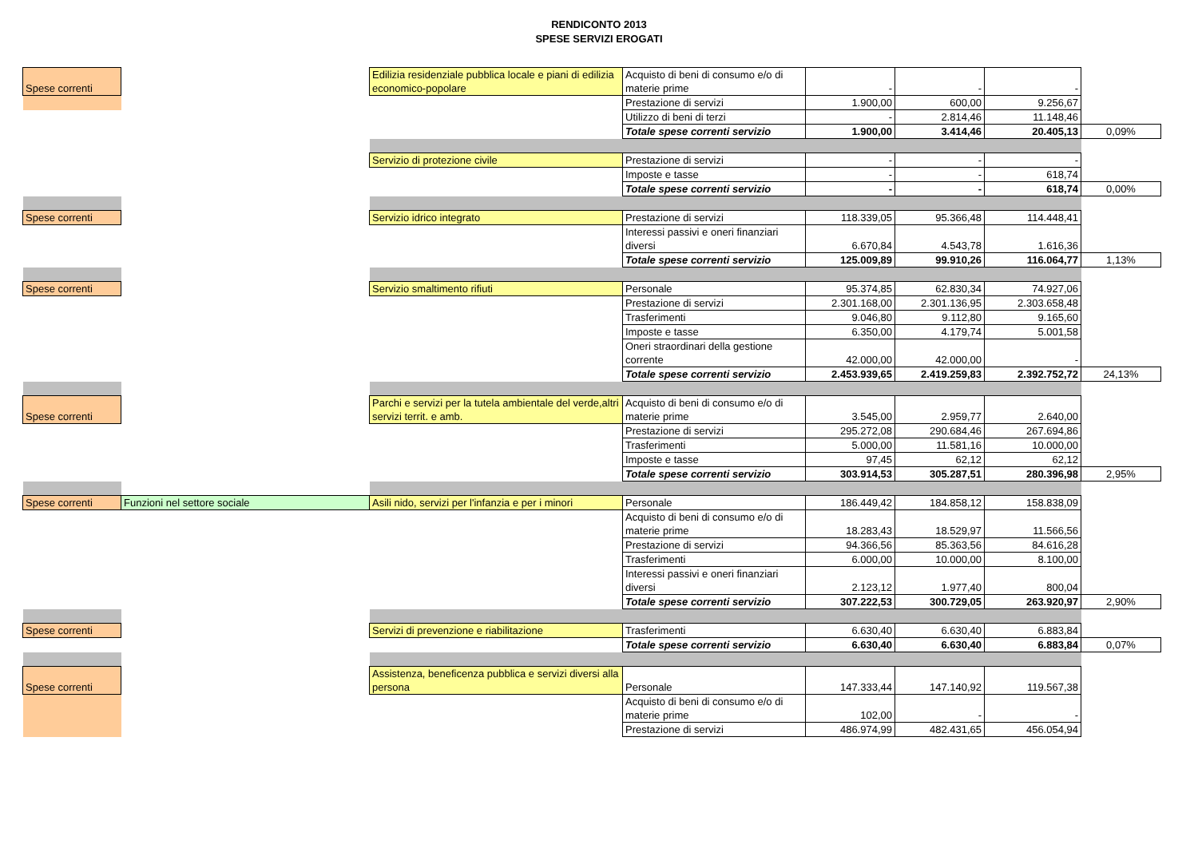RENDICONTO 2013
SPESE SERVIZI EROGATI
| Spese correnti | | Edilizia residenziale pubblica locale e piani di edilizia economico-popolare | Acquisto di beni di consumo e/o di materie prime | - | - | - | |
| | | | Prestazione di servizi | 1.900,00 | 600,00 | 9.256,67 | |
| | | | Utilizzo di beni di terzi | - | 2.814,46 | 11.148,46 | |
| | | | Totale spese correnti servizio | 1.900,00 | 3.414,46 | 20.405,13 | 0,09% |
| | | Servizio di protezione civile | Prestazione di servizi | - | - | - | |
| | | | Imposte e tasse | - | - | 618,74 | |
| | | | Totale spese correnti servizio | - | - | 618,74 | 0,00% |
| Spese correnti | | Servizio idrico integrato | Prestazione di servizi | 118.339,05 | 95.366,48 | 114.448,41 | |
| | | | Interessi passivi e oneri finanziari diversi | 6.670,84 | 4.543,78 | 1.616,36 | |
| | | | Totale spese correnti servizio | 125.009,89 | 99.910,26 | 116.064,77 | 1,13% |
| Spese correnti | | Servizio smaltimento rifiuti | Personale | 95.374,85 | 62.830,34 | 74.927,06 | |
| | | | Prestazione di servizi | 2.301.168,00 | 2.301.136,95 | 2.303.658,48 | |
| | | | Trasferimenti | 9.046,80 | 9.112,80 | 9.165,60 | |
| | | | Imposte e tasse | 6.350,00 | 4.179,74 | 5.001,58 | |
| | | | Oneri straordinari della gestione corrente | 42.000,00 | 42.000,00 | - | |
| | | | Totale spese correnti servizio | 2.453.939,65 | 2.419.259,83 | 2.392.752,72 | 24,13% |
| Spese correnti | | Parchi e servizi per la tutela ambientale del verde,altri servizi territ. e amb. | Acquisto di beni di consumo e/o di materie prime | 3.545,00 | 2.959,77 | 2.640,00 | |
| | | | Prestazione di servizi | 295.272,08 | 290.684,46 | 267.694,86 | |
| | | | Trasferimenti | 5.000,00 | 11.581,16 | 10.000,00 | |
| | | | Imposte e tasse | 97,45 | 62,12 | 62,12 | |
| | | | Totale spese correnti servizio | 303.914,53 | 305.287,51 | 280.396,98 | 2,95% |
| Spese correnti | Funzioni nel settore sociale | Asili nido, servizi per l'infanzia e per i minori | Personale | 186.449,42 | 184.858,12 | 158.838,09 | |
| | | | Acquisto di beni di consumo e/o di materie prime | 18.283,43 | 18.529,97 | 11.566,56 | |
| | | | Prestazione di servizi | 94.366,56 | 85.363,56 | 84.616,28 | |
| | | | Trasferimenti | 6.000,00 | 10.000,00 | 8.100,00 | |
| | | | Interessi passivi e oneri finanziari diversi | 2.123,12 | 1.977,40 | 800,04 | |
| | | | Totale spese correnti servizio | 307.222,53 | 300.729,05 | 263.920,97 | 2,90% |
| Spese correnti | | Servizi di prevenzione e riabilitazione | Trasferimenti | 6.630,40 | 6.630,40 | 6.883,84 | |
| | | | Totale spese correnti servizio | 6.630,40 | 6.630,40 | 6.883,84 | 0,07% |
| Spese correnti | | Assistenza, beneficenza pubblica e servizi diversi alla persona | Personale | 147.333,44 | 147.140,92 | 119.567,38 | |
| | | | Acquisto di beni di consumo e/o di materie prime | 102,00 | - | - | |
| | | | Prestazione di servizi | 486.974,99 | 482.431,65 | 456.054,94 | |